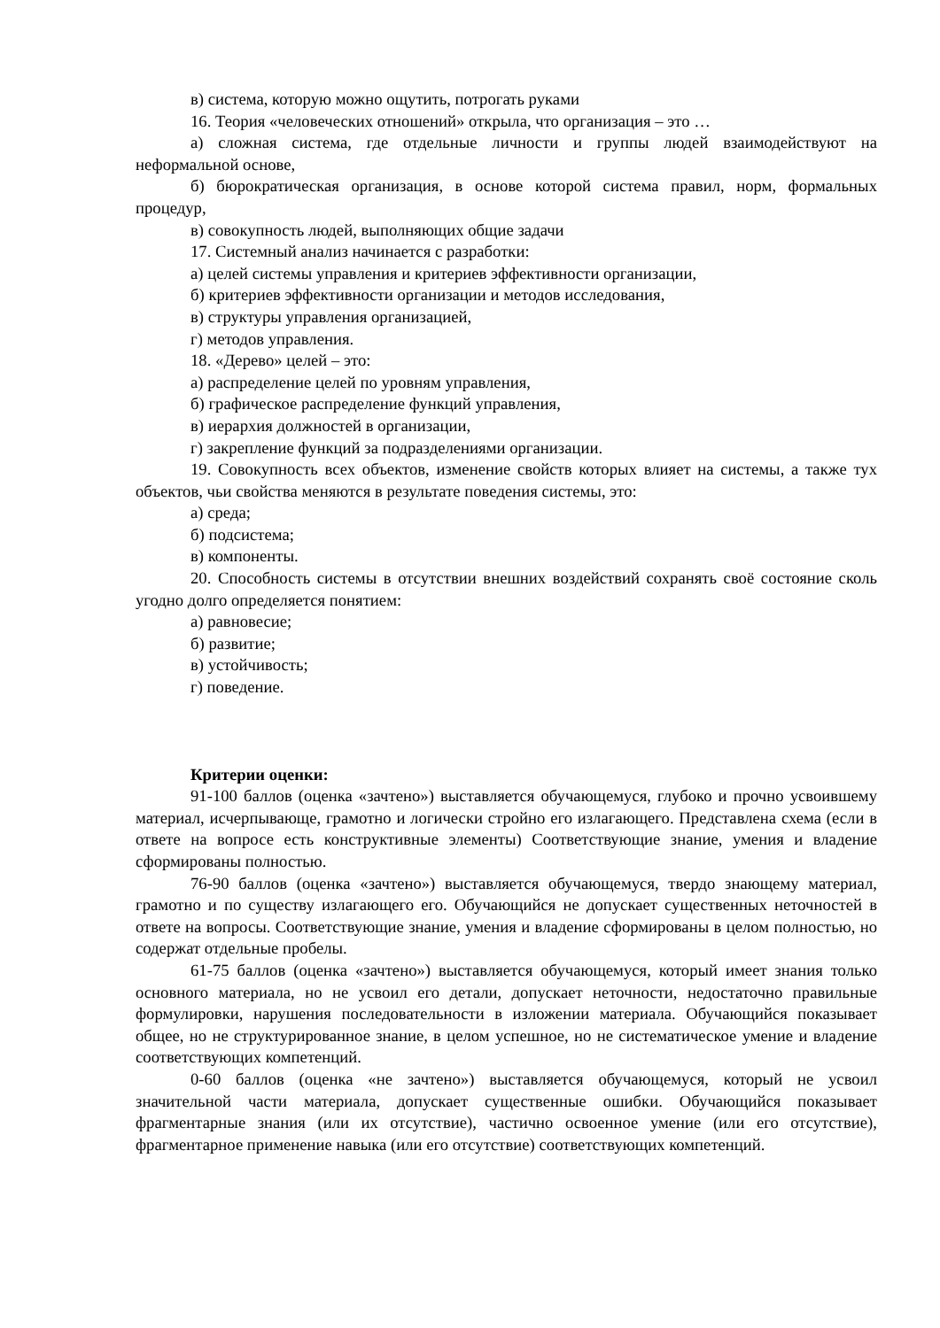в) система, которую можно ощутить, потрогать руками
16. Теория «человеческих отношений» открыла, что организация – это …
а) сложная система, где отдельные личности и группы людей взаимодействуют на неформальной основе,
б) бюрократическая организация, в основе которой система правил, норм, формальных процедур,
в) совокупность людей, выполняющих общие задачи
17. Системный анализ начинается с разработки:
а) целей системы управления и критериев эффективности организации,
б) критериев эффективности организации и методов исследования,
в) структуры управления организацией,
г) методов управления.
18. «Дерево» целей – это:
а) распределение целей по уровням управления,
б) графическое распределение функций управления,
в) иерархия должностей в организации,
г) закрепление функций за подразделениями организации.
19. Совокупность всех объектов, изменение свойств которых влияет на системы, а также тух объектов, чьи свойства меняются в результате поведения системы, это:
а) среда;
б) подсистема;
в) компоненты.
20. Способность системы в отсутствии внешних воздействий сохранять своё состояние сколь угодно долго определяется понятием:
а) равновесие;
б) развитие;
в) устойчивость;
г) поведение.
Критерии оценки:
91-100 баллов (оценка «зачтено») выставляется обучающемуся, глубоко и прочно усвоившему материал, исчерпывающе, грамотно и логически стройно его излагающего. Представлена схема (если в ответе на вопросе есть конструктивные элементы) Соответствующие знание, умения и владение сформированы полностью.
76-90 баллов (оценка «зачтено») выставляется обучающемуся, твердо знающему материал, грамотно и по существу излагающего его. Обучающийся не допускает существенных неточностей в ответе на вопросы. Соответствующие знание, умения и владение сформированы в целом полностью, но содержат отдельные пробелы.
61-75 баллов (оценка «зачтено») выставляется обучающемуся, который имеет знания только основного материала, но не усвоил его детали, допускает неточности, недостаточно правильные формулировки, нарушения последовательности в изложении материала. Обучающийся показывает общее, но не структурированное знание, в целом успешное, но не систематическое умение и владение соответствующих компетенций.
0-60 баллов (оценка «не зачтено») выставляется обучающемуся, который не усвоил значительной части материала, допускает существенные ошибки. Обучающийся показывает фрагментарные знания (или их отсутствие), частично освоенное умение (или его отсутствие), фрагментарное применение навыка (или его отсутствие) соответствующих компетенций.